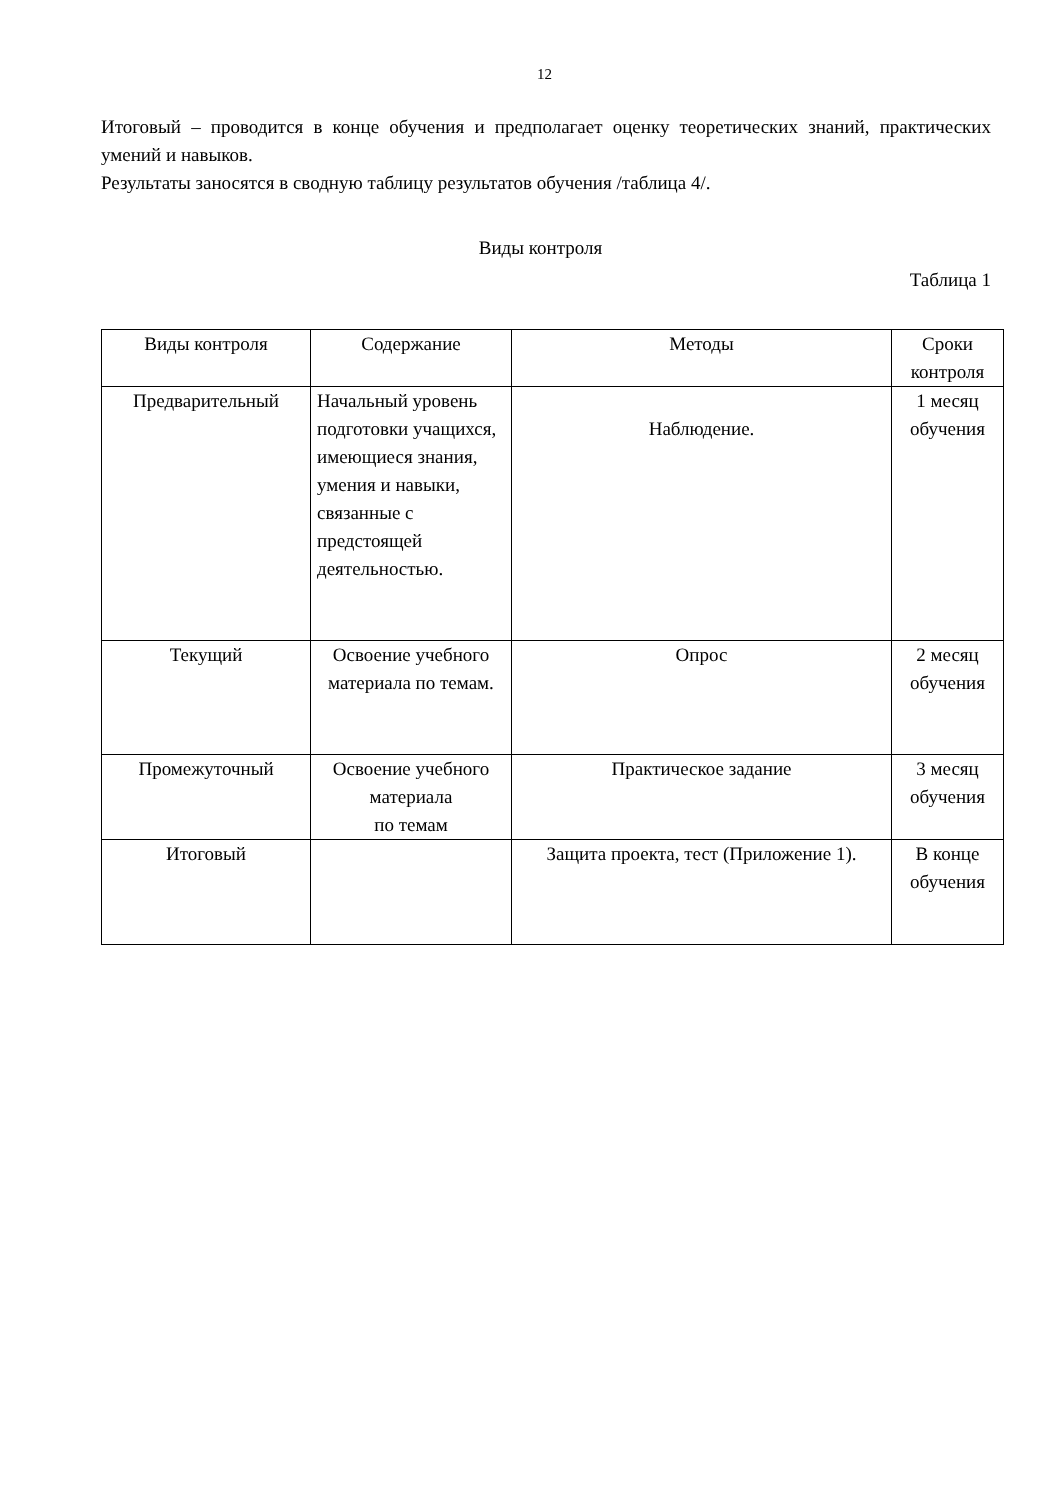12
Итоговый – проводится в конце обучения и предполагает оценку теоретических знаний, практических умений и навыков.
Результаты заносятся в сводную таблицу результатов обучения /таблица 4/.
Виды контроля
Таблица 1
| Виды контроля | Содержание | Методы | Сроки контроля |
| Предварительный | Начальный уровень подготовки учащихся, имеющиеся знания, умения и навыки, связанные с предстоящей деятельностью. | Наблюдение. | 1 месяц обучения |
| Текущий | Освоение учебного материала по темам. | Опрос | 2 месяц обучения |
| Промежуточный | Освоение учебного материала по темам | Практическое задание | 3 месяц обучения |
| Итоговый | | Защита проекта, тест (Приложение 1). | В конце обучения |